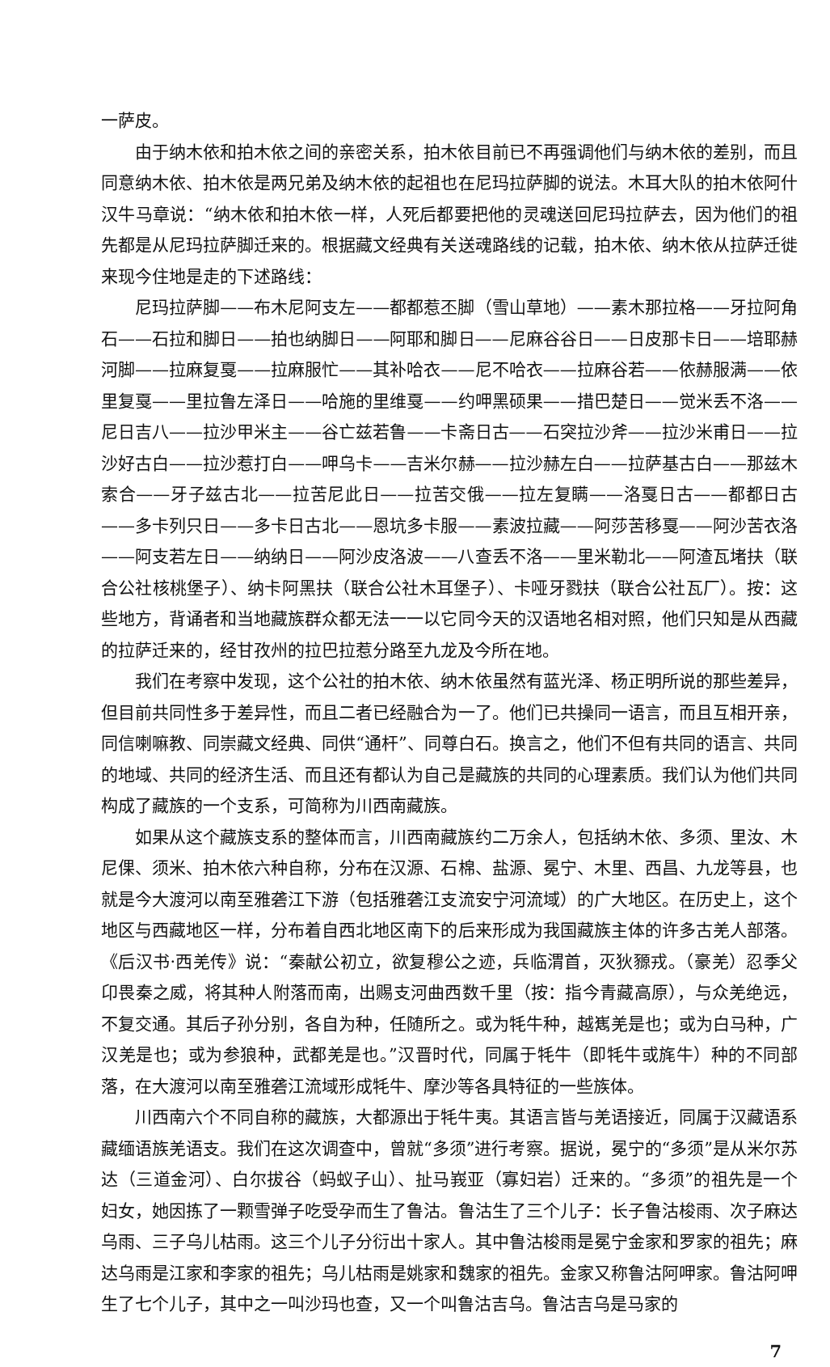一萨皮。
由于纳木依和拍木依之间的亲密关系，拍木依目前已不再强调他们与纳木依的差别，而且同意纳木依、拍木依是两兄弟及纳木依的起祖也在尼玛拉萨脚的说法。木耳大队的拍木依阿什汉牛马章说：“纳木依和拍木依一样，人死后都要把他的灵魂送回尼玛拉萨去，因为他们的祖先都是从尼玛拉萨脚迁来的。根据藏文经典有关送魂路线的记载，拍木依、纳木依从拉萨迁徙来现今住地是走的下述路线：
尼玛拉萨脚——布木尼阿支左——都都惹丕脚（雪山草地）——素木那拉格——牙拉阿角石——石拉和脚日——拍也纳脚日——阿耶和脚日——尼麻谷谷日——日皮那卡日——培耶赫河脚——拉麻复戛——拉麻服忙——其补哈衣——尼不哈衣——拉麻谷若——依赫服满——依里复戛——里拉鲁左泽日——哈施的里维戛——约呷黑硕果——措巴楚日——觉米丢不洛——尼日吉八——拉沙甲米主——谷亡兹若鲁——卡斋日古——石突拉沙斧——拉沙米甫日——拉沙好古白——拉沙惹打白——呷乌卡——吉米尔赫——拉沙赫左白——拉萨基古白——那兹木索合——牙子兹古北——拉苦尼此日——拉苦交俄——拉左复瞒——洛戛日古——都都日古——多卡列只日——多卡日古北——恩坑多卡服——素波拉藏——阿莎苦移戛——阿沙苦衣洛——阿支若左日——纳纳日——阿沙皮洛波——八查丢不洛——里米勒北——阿渣瓦堵扶（联合公社核桃堡子）、纳卡阿黑扶（联合公社木耳堡子）、卡哑牙戮扶（联合公社瓦厂）。按：这些地方，背诵者和当地藏族群众都无法一一以它同今天的汉语地名相对照，他们只知是从西藏的拉萨迁来的，经甘孜州的拉巴拉惹分路至九龙及今所在地。
我们在考察中发现，这个公社的拍木依、纳木依虽然有蓝光泽、杨正明所说的那些差异，但目前共同性多于差异性，而且二者已经融合为一了。他们已共操同一语言，而且互相开亲，同信喇嘛教、同崇藏文经典、同供“通杆”、同尊白石。换言之，他们不但有共同的语言、共同的地域、共同的经济生活、而且还有都认为自己是藏族的共同的心理素质。我们认为他们共同构成了藏族的一个支系，可简称为川西南藏族。
如果从这个藏族支系的整体而言，川西南藏族约二万余人，包括纳木依、多须、里汝、木尼倮、须米、拍木依六种自称，分布在汉源、石棉、盐源、冕宁、木里、西昌、九龙等县，也就是今大渡河以南至雅砻江下游（包括雅砻江支流安宁河流域）的广大地区。在历史上，这个地区与西藏地区一样，分布着自西北地区南下的后来形成为我国藏族主体的许多古羌人部落。《后汉书·西羌传》说：“秦献公初立，欲复穆公之迹，兵临渭首，灭狄豲戎。（豪羌）忍季父卬畏秦之威，将其种人附落而南，出赐支河曲西数千里（按：指今青藏高原），与众羌绝远，不复交通。其后子孙分别，各自为种，任随所之。或为牦牛种，越嶲羌是也；或为白马种，广汉羌是也；或为参狼种，武都羌是也。”汉晋时代，同属于牦牛（即牦牛或旄牛）种的不同部落，在大渡河以南至雅砻江流域形成牦牛、摩沙等各具特征的一些族体。
川西南六个不同自称的藏族，大都源出于牦牛夷。其语言皆与羌语接近，同属于汉藏语系藏缅语族羌语支。我们在这次调查中，曾就“多须”进行考察。据说，冕宁的“多须”是从米尔苏达（三道金河）、白尔拔谷（蚂蚁子山）、扯马峩亚（寡妇岩）迁来的。“多须”的祖先是一个妇女，她因拣了一颗雪弹子吃受孕而生了鲁沽。鲁沽生了三个儿子：长子鲁沽梭雨、次子麻达乌雨、三子乌儿枯雨。这三个儿子分衍出十家人。其中鲁沽梭雨是冕宁金家和罗家的祖先；麻达乌雨是江家和李家的祖先；乌儿枯雨是姚家和魏家的祖先。金家又称鲁沽阿呷家。鲁沽阿呷生了七个儿子，其中之一叫沙玛也查，又一个叫鲁沽吉乌。鲁沽吉乌是马家的
7